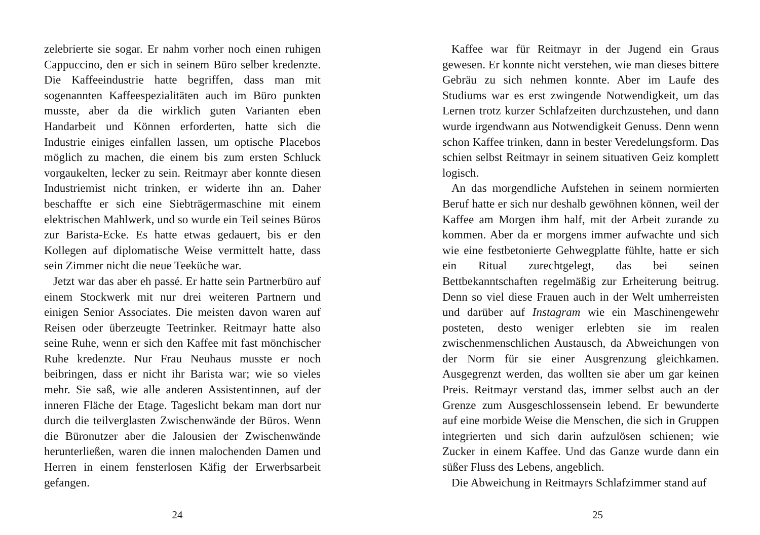zelebrierte sie sogar. Er nahm vorher noch einen ruhigen Cappuccino, den er sich in seinem Büro selber kredenzte. Die Kaffeeindustrie hatte begriffen, dass man mit sogenannten Kaffeespezialitäten auch im Büro punkten musste, aber da die wirklich guten Varianten eben Handarbeit und Können erforderten, hatte sich die Industrie einiges einfallen lassen, um optische Placebos möglich zu machen, die einem bis zum ersten Schluck vorgaukelten, lecker zu sein. Reitmayr aber konnte diesen Industriemist nicht trinken, er widerte ihn an. Daher beschaffte er sich eine Siebträgermaschine mit einem elektrischen Mahlwerk, und so wurde ein Teil seines Büros zur Barista-Ecke. Es hatte etwas gedauert, bis er den Kollegen auf diplomatische Weise vermittelt hatte, dass sein Zimmer nicht die neue Teeküche war.
Jetzt war das aber eh passé. Er hatte sein Partnerbüro auf einem Stockwerk mit nur drei weiteren Partnern und einigen Senior Associates. Die meisten davon waren auf Reisen oder überzeugte Teetrinker. Reitmayr hatte also seine Ruhe, wenn er sich den Kaffee mit fast mönchischer Ruhe kredenzte. Nur Frau Neuhaus musste er noch beibringen, dass er nicht ihr Barista war; wie so vieles mehr. Sie saß, wie alle anderen Assistentinnen, auf der inneren Fläche der Etage. Tageslicht bekam man dort nur durch die teilverglasten Zwischenwände der Büros. Wenn die Büronutzer aber die Jalousien der Zwischenwände herunterließen, waren die innen malochenden Damen und Herren in einem fensterlosen Käfig der Erwerbsarbeit gefangen.
24
Kaffee war für Reitmayr in der Jugend ein Graus gewesen. Er konnte nicht verstehen, wie man dieses bittere Gebräu zu sich nehmen konnte. Aber im Laufe des Studiums war es erst zwingende Notwendigkeit, um das Lernen trotz kurzer Schlafzeiten durchzustehen, und dann wurde irgendwann aus Notwendigkeit Genuss. Denn wenn schon Kaffee trinken, dann in bester Veredelungsform. Das schien selbst Reitmayr in seinem situativen Geiz komplett logisch.
An das morgendliche Aufstehen in seinem normierten Beruf hatte er sich nur deshalb gewöhnen können, weil der Kaffee am Morgen ihm half, mit der Arbeit zurande zu kommen. Aber da er morgens immer aufwachte und sich wie eine festbetonierte Gehwegplatte fühlte, hatte er sich ein Ritual zurechtgelegt, das bei seinen Bettbekanntschaften regelmäßig zur Erheiterung beitrug. Denn so viel diese Frauen auch in der Welt umherreisten und darüber auf Instagram wie ein Maschinengewehr posteten, desto weniger erlebten sie im realen zwischenmenschlichen Austausch, da Abweichungen von der Norm für sie einer Ausgrenzung gleichkamen. Ausgegrenzt werden, das wollten sie aber um gar keinen Preis. Reitmayr verstand das, immer selbst auch an der Grenze zum Ausgeschlossensein lebend. Er bewunderte auf eine morbide Weise die Menschen, die sich in Gruppen integrierten und sich darin aufzulösen schienen; wie Zucker in einem Kaffee. Und das Ganze wurde dann ein süßer Fluss des Lebens, angeblich.
Die Abweichung in Reitmayrs Schlafzimmer stand auf
25